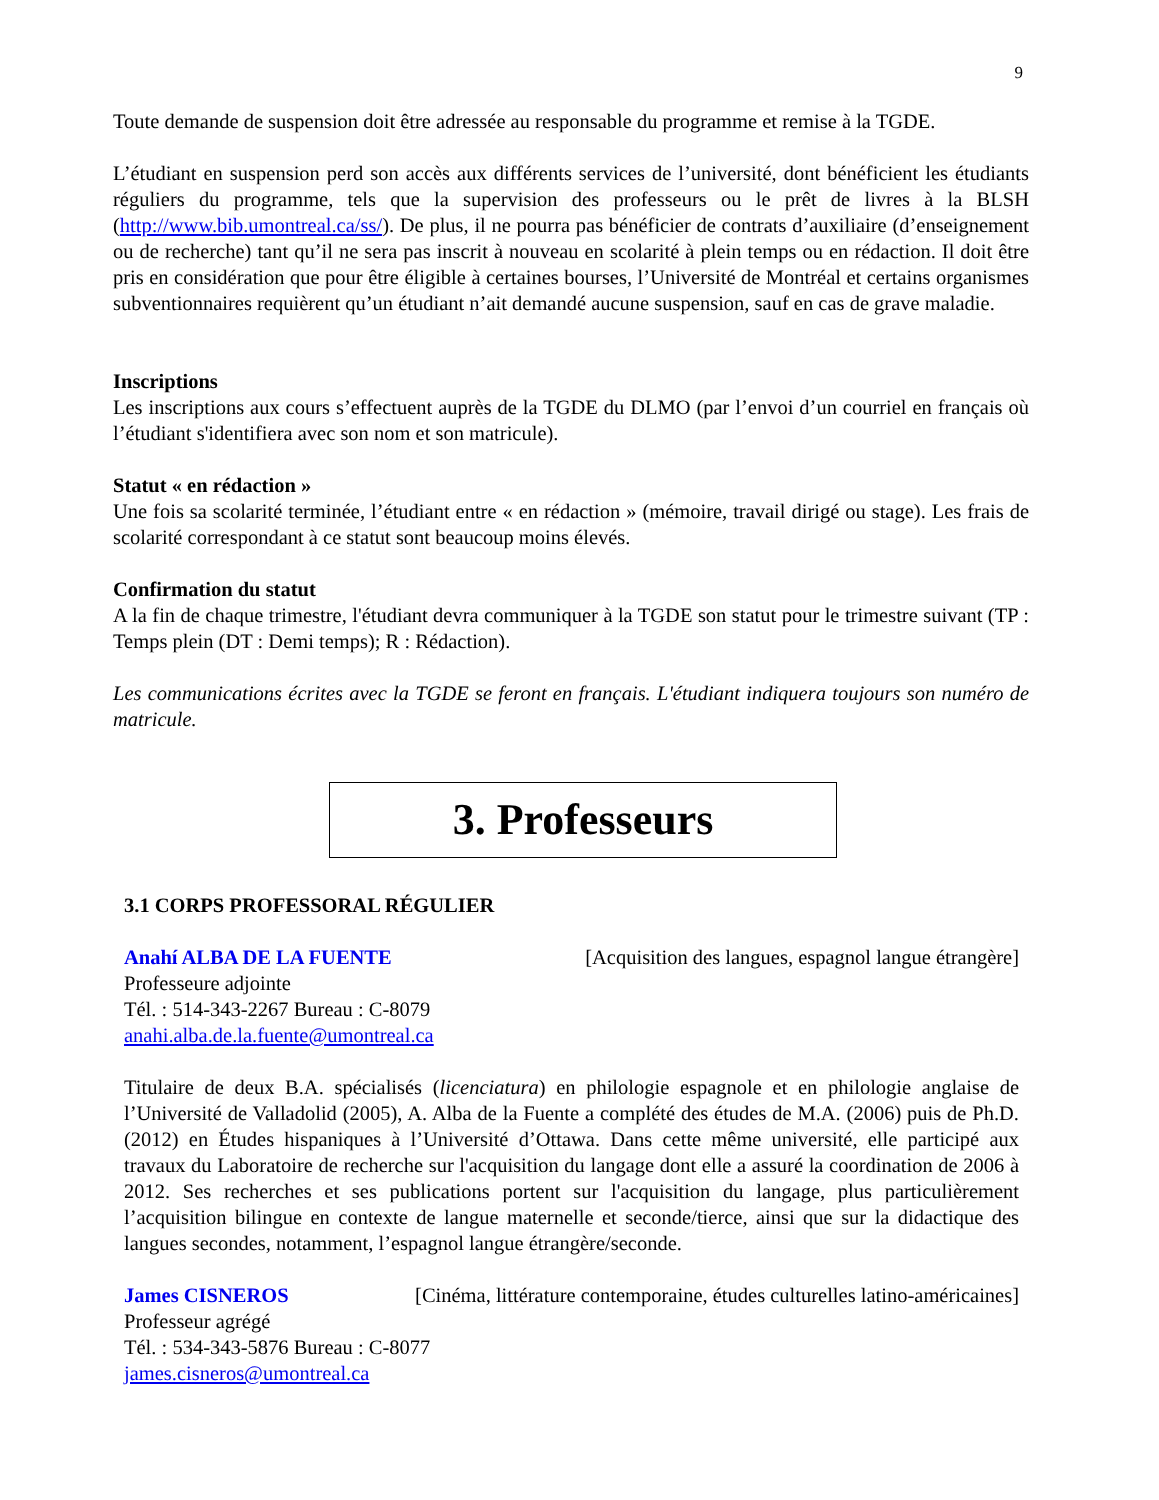9
Toute demande de suspension doit être adressée au responsable du programme et remise à la TGDE.
L’étudiant en suspension perd son accès aux différents services de l’université, dont bénéficient les étudiants réguliers du programme, tels que la supervision des professeurs ou le prêt de livres à la BLSH (http://www.bib.umontreal.ca/ss/). De plus, il ne pourra pas bénéficier de contrats d’auxiliaire (d’enseignement ou de recherche) tant qu’il ne sera pas inscrit à nouveau en scolarité à plein temps ou en rédaction. Il doit être pris en considération que pour être éligible à certaines bourses, l’Université de Montréal et certains organismes subventionnaires requièrent qu’un étudiant n’ait demandé aucune suspension, sauf en cas de grave maladie.
Inscriptions
Les inscriptions aux cours s’effectuent auprès de la TGDE du DLMO (par l’envoi d’un courriel en français où l’étudiant s'identifiera avec son nom et son matricule).
Statut « en rédaction »
Une fois sa scolarité terminée, l’étudiant entre « en rédaction » (mémoire, travail dirigé ou stage). Les frais de scolarité correspondant à ce statut sont beaucoup moins élevés.
Confirmation du statut
A la fin de chaque trimestre, l'étudiant devra communiquer à la TGDE son statut pour le trimestre suivant (TP : Temps plein (DT : Demi temps); R : Rédaction).
Les communications écrites avec la TGDE se feront en français. L'étudiant indiquera toujours son numéro de matricule.
3. Professeurs
3.1 CORPS PROFESSORAL RÉGULIER
Anahí ALBA DE LA FUENTE [Acquisition des langues, espagnol langue étrangère]
Professeure adjointe
Tél. : 514-343-2267 Bureau : C-8079
anahi.alba.de.la.fuente@umontreal.ca
Titulaire de deux B.A. spécialisés (licenciatura) en philologie espagnole et en philologie anglaise de l’Université de Valladolid (2005), A. Alba de la Fuente a complété des études de M.A. (2006) puis de Ph.D. (2012) en Études hispaniques à l’Université d’Ottawa. Dans cette même université, elle participé aux travaux du Laboratoire de recherche sur l'acquisition du langage dont elle a assuré la coordination de 2006 à 2012. Ses recherches et ses publications portent sur l'acquisition du langage, plus particulièrement l’acquisition bilingue en contexte de langue maternelle et seconde/tierce, ainsi que sur la didactique des langues secondes, notamment, l’espagnol langue étrangère/seconde.
James CISNEROS [Cinéma, littérature contemporaine, études culturelles latino-américaines]
Professeur agrégé
Tél. : 534-343-5876 Bureau : C-8077
james.cisneros@umontreal.ca